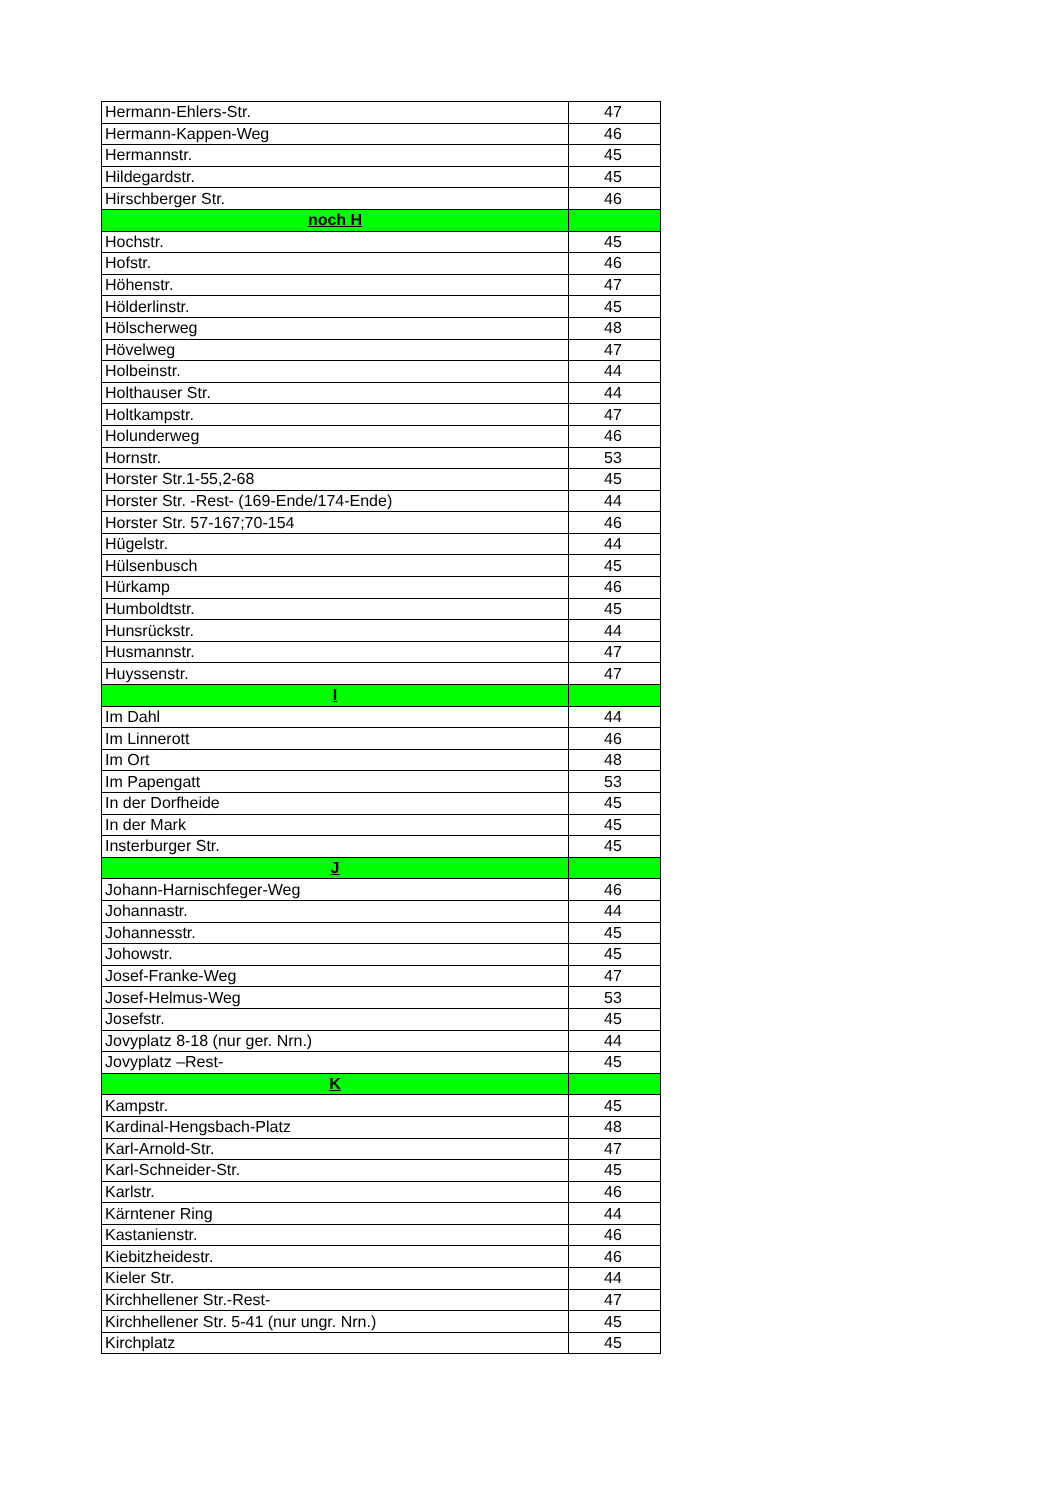| Hermann-Ehlers-Str. | 47 |
| Hermann-Kappen-Weg | 46 |
| Hermannstr. | 45 |
| Hildegardstr. | 45 |
| Hirschberger Str. | 46 |
| noch H | |
| Hochstr. | 45 |
| Hofstr. | 46 |
| Höhenstr. | 47 |
| Hölderlinstr. | 45 |
| Hölscherweg | 48 |
| Hövelweg | 47 |
| Holbeinstr. | 44 |
| Holthauser Str. | 44 |
| Holtkampstr. | 47 |
| Holunderweg | 46 |
| Hornstr. | 53 |
| Horster Str.1-55,2-68 | 45 |
| Horster Str. -Rest- (169-Ende/174-Ende) | 44 |
| Horster Str. 57-167;70-154 | 46 |
| Hügelstr. | 44 |
| Hülsenbusch | 45 |
| Hürkamp | 46 |
| Humboldtstr. | 45 |
| Hunsrückstr. | 44 |
| Husmannstr. | 47 |
| Huyssenstr. | 47 |
| I | |
| Im Dahl | 44 |
| Im Linnerott | 46 |
| Im Ort | 48 |
| Im Papengatt | 53 |
| In der Dorfheide | 45 |
| In der Mark | 45 |
| Insterburger Str. | 45 |
| J | |
| Johann-Harnischfeger-Weg | 46 |
| Johannastr. | 44 |
| Johannesstr. | 45 |
| Johowstr. | 45 |
| Josef-Franke-Weg | 47 |
| Josef-Helmus-Weg | 53 |
| Josefstr. | 45 |
| Jovyplatz 8-18 (nur ger. Nrn.) | 44 |
| Jovyplatz –Rest- | 45 |
| K | |
| Kampstr. | 45 |
| Kardinal-Hengsbach-Platz | 48 |
| Karl-Arnold-Str. | 47 |
| Karl-Schneider-Str. | 45 |
| Karlstr. | 46 |
| Kärntener Ring | 44 |
| Kastanienstr. | 46 |
| Kiebitzheidestr. | 46 |
| Kieler Str. | 44 |
| Kirchhellener Str.-Rest- | 47 |
| Kirchhellener Str. 5-41 (nur ungr. Nrn.) | 45 |
| Kirchplatz | 45 |